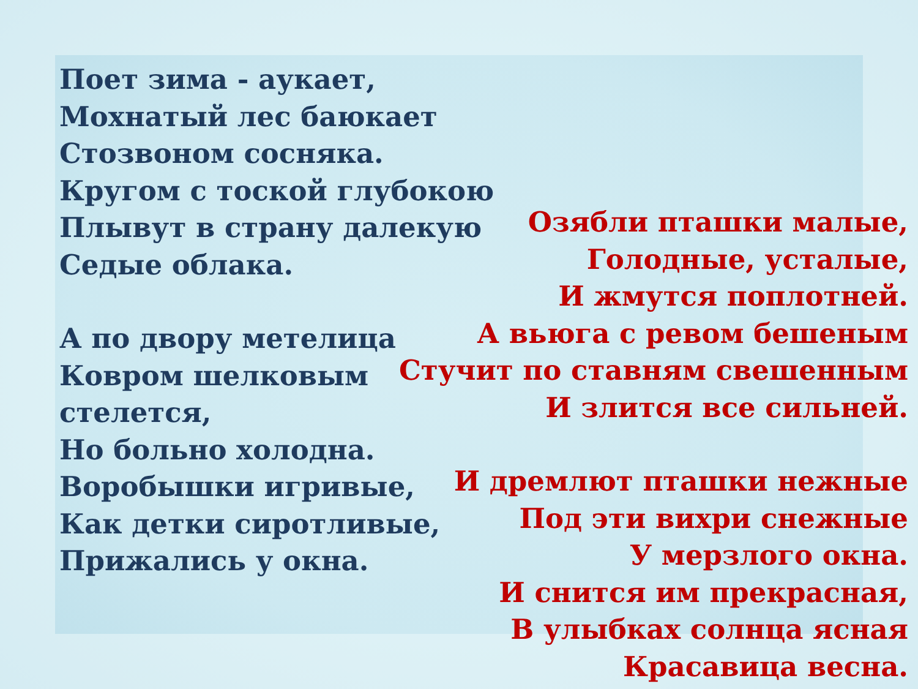Поет зима - аукает,
Мохнатый лес баюкает
Стозвоном сосняка.
Кругом с тоской глубокою
Плывут в страну далекую
Седые облака.
А по двору метелица
Ковром шелковым
стелется,
Но больно холодна.
Воробышки игривые,
Как детки сиротливые,
Прижались у окна.
Озябли пташки малые,
Голодные, усталые,
И жмутся поплотней.
А вьюга с ревом бешеным
Стучит по ставням свешенным
И злится все сильней.
И дремлют пташки нежные
Под эти вихри снежные
У мерзлого окна.
И снится им прекрасная,
В улыбках солнца ясная
Красавица весна.